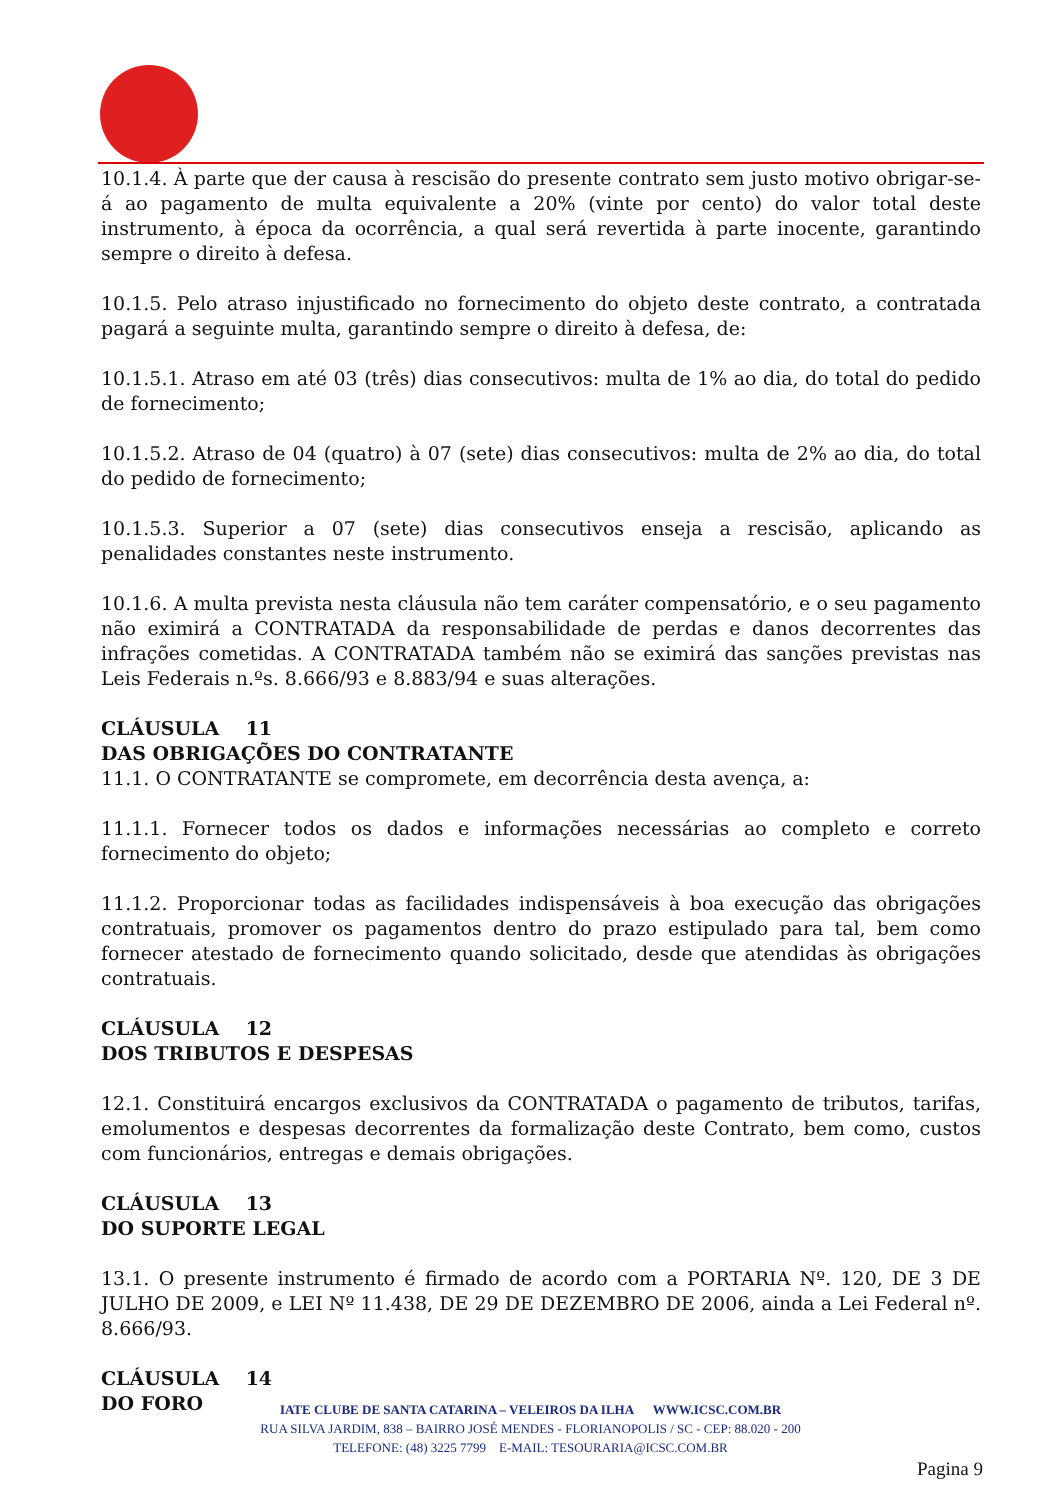10.1.4. À parte que der causa à rescisão do presente contrato sem justo motivo obrigar-se-á ao pagamento de multa equivalente a 20% (vinte por cento) do valor total deste instrumento, à época da ocorrência, a qual será revertida à parte inocente, garantindo sempre o direito à defesa.
10.1.5. Pelo atraso injustificado no fornecimento do objeto deste contrato, a contratada pagará a seguinte multa, garantindo sempre o direito à defesa, de:
10.1.5.1. Atraso em até 03 (três) dias consecutivos: multa de 1% ao dia, do total do pedido de fornecimento;
10.1.5.2. Atraso de 04 (quatro) à 07 (sete) dias consecutivos: multa de 2% ao dia, do total do pedido de fornecimento;
10.1.5.3. Superior a 07 (sete) dias consecutivos enseja a rescisão, aplicando as penalidades constantes neste instrumento.
10.1.6. A multa prevista nesta cláusula não tem caráter compensatório, e o seu pagamento não eximirá a CONTRATADA da responsabilidade de perdas e danos decorrentes das infrações cometidas. A CONTRATADA também não se eximirá das sanções previstas nas Leis Federais n.ºs. 8.666/93 e 8.883/94 e suas alterações.
CLÁUSULA 11
DAS OBRIGAÇÕES DO CONTRATANTE
11.1. O CONTRATANTE se compromete, em decorrência desta avença, a:
11.1.1. Fornecer todos os dados e informações necessárias ao completo e correto fornecimento do objeto;
11.1.2. Proporcionar todas as facilidades indispensáveis à boa execução das obrigações contratuais, promover os pagamentos dentro do prazo estipulado para tal, bem como fornecer atestado de fornecimento quando solicitado, desde que atendidas às obrigações contratuais.
CLÁUSULA 12
DOS TRIBUTOS E DESPESAS
12.1. Constituirá encargos exclusivos da CONTRATADA o pagamento de tributos, tarifas, emolumentos e despesas decorrentes da formalização deste Contrato, bem como, custos com funcionários, entregas e demais obrigações.
CLÁUSULA 13
DO SUPORTE LEGAL
13.1. O presente instrumento é firmado de acordo com a PORTARIA Nº. 120, DE 3 DE JULHO DE 2009, e LEI Nº 11.438, DE 29 DE DEZEMBRO DE 2006, ainda a Lei Federal nº. 8.666/93.
CLÁUSULA 14
DO FORO
IATE CLUBE DE SANTA CATARINA – VELEIROS DA ILHA WWW.ICSC.COM.BR
RUA SILVA JARDIM, 838 – BAIRRO JOSÉ MENDES - FLORIANOPOLIS / SC - CEP: 88.020 - 200
TELEFONE: (48) 3225 7799 E-MAIL: TESOURARIA@ICSC.COM.BR
Pagina 9